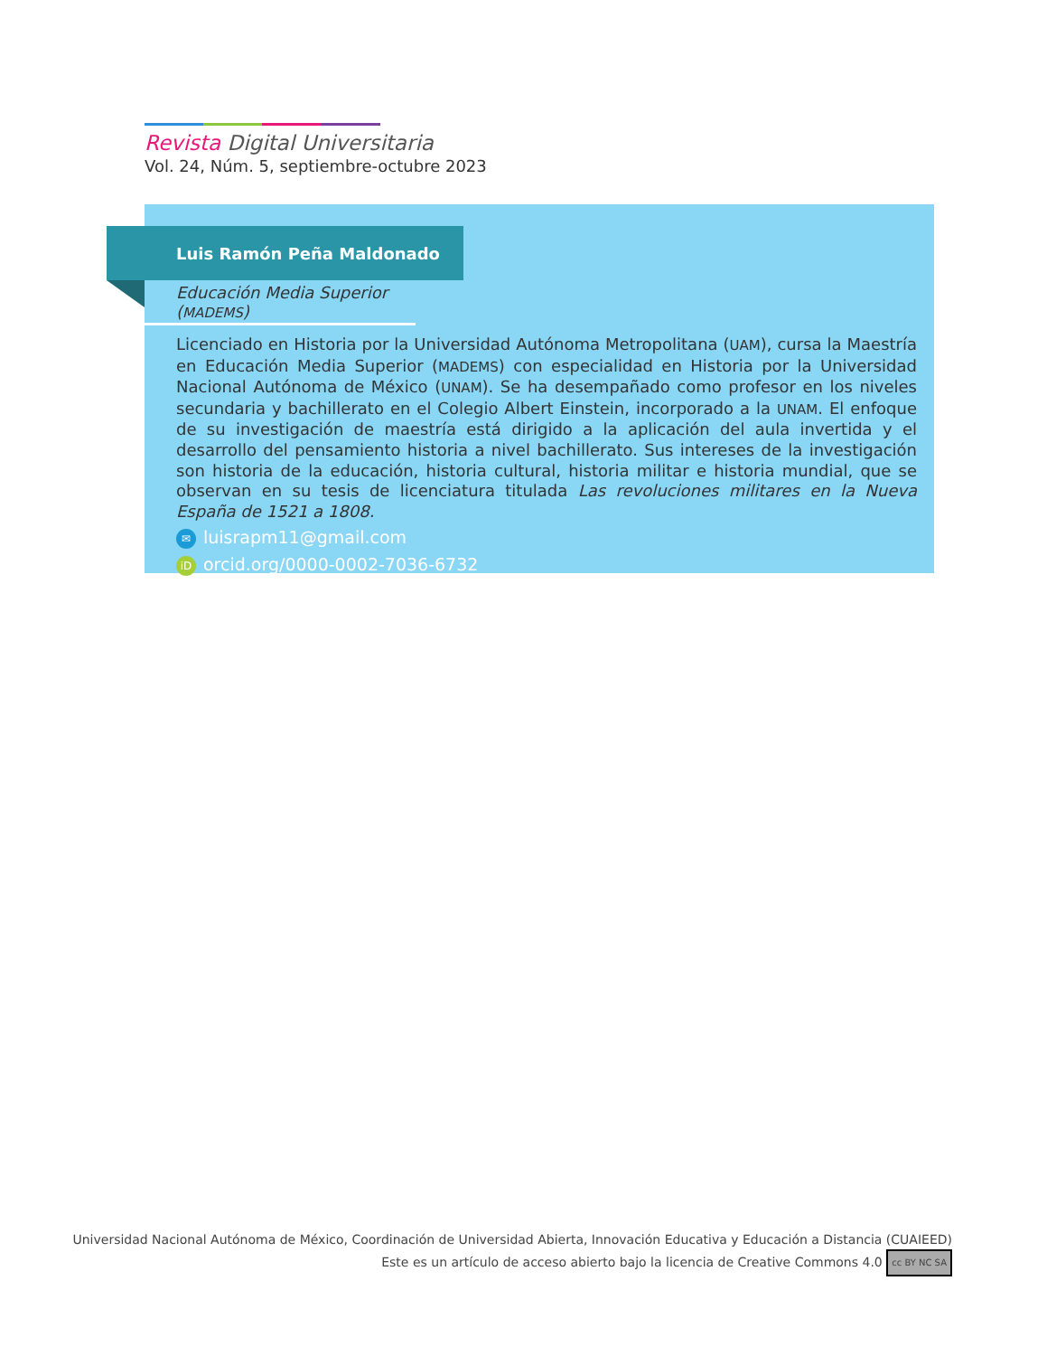Revista Digital Universitaria
Vol. 24, Núm. 5, septiembre-octubre 2023
Luis Ramón Peña Maldonado
Educación Media Superior (MADEMS)
Licenciado en Historia por la Universidad Autónoma Metropolitana (UAM), cursa la Maestría en Educación Media Superior (MADEMS) con especialidad en Historia por la Universidad Nacional Autónoma de México (UNAM). Se ha desempañado como profesor en los niveles secundaria y bachillerato en el Colegio Albert Einstein, incorporado a la UNAM. El enfoque de su investigación de maestría está dirigido a la aplicación del aula invertida y el desarrollo del pensamiento historia a nivel bachillerato. Sus intereses de la investigación son historia de la educación, historia cultural, historia militar e historia mundial, que se observan en su tesis de licenciatura titulada Las revoluciones militares en la Nueva España de 1521 a 1808.
✉ luisrapm11@gmail.com
iD orcid.org/0000-0002-7036-6732
Universidad Nacional Autónoma de México, Coordinación de Universidad Abierta, Innovación Educativa y Educación a Distancia (CUAIEED)
Este es un artículo de acceso abierto bajo la licencia de Creative Commons 4.0 cc BY NC SA